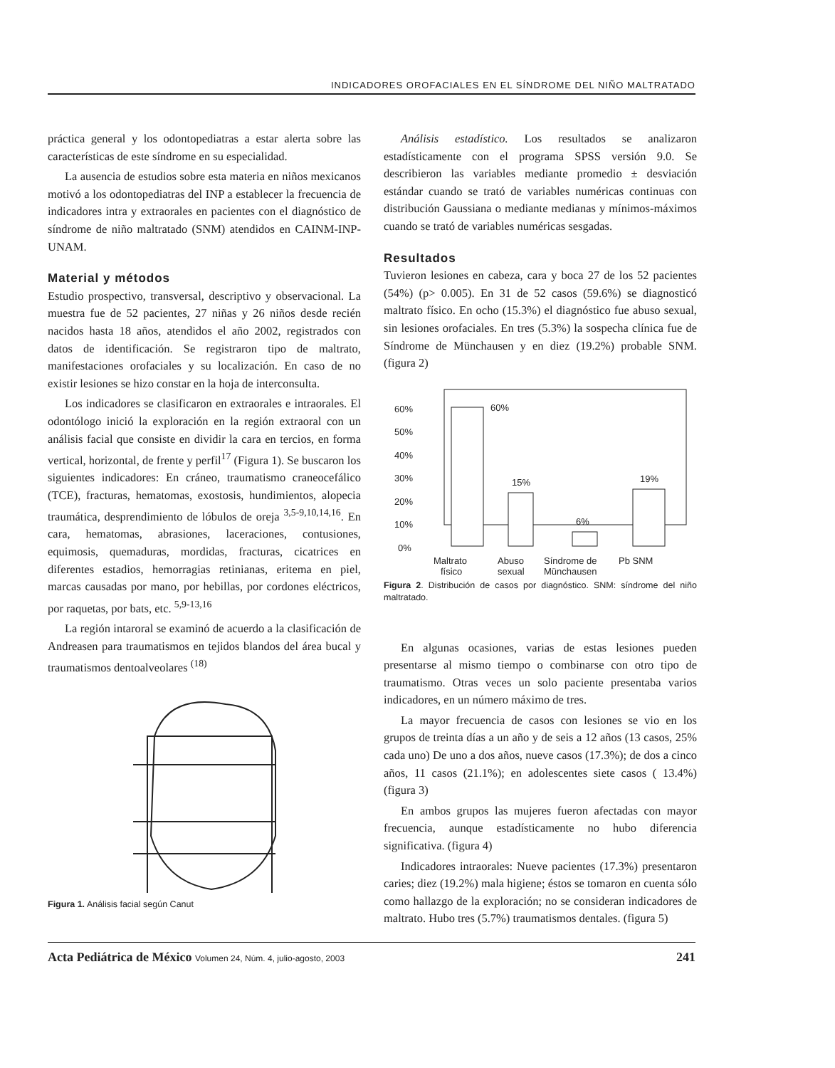INDICADORES OROFACIALES EN EL SÍNDROME DEL NIÑO MALTRATADO
práctica general y los odontopediatras a estar alerta sobre las características de este síndrome en su especialidad.
La ausencia de estudios sobre esta materia en niños mexicanos motivó a los odontopediatras del INP a establecer la frecuencia de indicadores intra y extraorales en pacientes con el diagnóstico de síndrome de niño maltratado (SNM) atendidos en CAINM-INP-UNAM.
Material y métodos
Estudio prospectivo, transversal, descriptivo y observacional. La muestra fue de 52 pacientes, 27 niñas y 26 niños desde recién nacidos hasta 18 años, atendidos el año 2002, registrados con datos de identificación. Se registraron tipo de maltrato, manifestaciones orofaciales y su localización. En caso de no existir lesiones se hizo constar en la hoja de interconsulta.
Los indicadores se clasificaron en extraorales e intraorales. El odontólogo inició la exploración en la región extraoral con un análisis facial que consiste en dividir la cara en tercios, en forma vertical, horizontal, de frente y perfil<sup>17</sup> (Figura 1). Se buscaron los siguientes indicadores: En cráneo, traumatismo craneocefálico (TCE), fracturas, hematomas, exostosis, hundimientos, alopecia traumática, desprendimiento de lóbulos de oreja <sup>3,5-9,10,14,16</sup>. En cara, hematomas, abrasiones, laceraciones, contusiones, equimosis, quemaduras, mordidas, fracturas, cicatrices en diferentes estadios, hemorragias retinianas, eritema en piel, marcas causadas por mano, por hebillas, por cordones eléctricos, por raquetas, por bats, etc. <sup>5,9-13,16</sup>
La región intaroral se examinó de acuerdo a la clasificación de Andreasen para traumatismos en tejidos blandos del área bucal y traumatismos dentoalveolares <sup>(18)</sup>
Figura 1. Análisis facial según Canut
Análisis estadístico. Los resultados se analizaron estadísticamente con el programa SPSS versión 9.0. Se describieron las variables mediante promedio ± desviación estándar cuando se trató de variables numéricas continuas con distribución Gaussiana o mediante medianas y mínimos-máximos cuando se trató de variables numéricas sesgadas.
Resultados
Tuvieron lesiones en cabeza, cara y boca 27 de los 52 pacientes (54%) (p> 0.005). En 31 de 52 casos (59.6%) se diagnosticó maltrato físico. En ocho (15.3%) el diagnóstico fue abuso sexual, sin lesiones orofaciales. En tres (5.3%) la sospecha clínica fue de Síndrome de Münchausen y en diez (19.2%) probable SNM. (figura 2)
60%
50%
40%
30%
20%
10%
0%
60%
15%
6%
19%
Maltrato
físico
Abuso
sexual
Síndrome de
Münchausen
Pb SNM
Figura 2. Distribución de casos por diagnóstico. SNM: síndrome del niño maltratado.
En algunas ocasiones, varias de estas lesiones pueden presentarse al mismo tiempo o combinarse con otro tipo de traumatismo. Otras veces un solo paciente presentaba varios indicadores, en un número máximo de tres.
La mayor frecuencia de casos con lesiones se vio en los grupos de treinta días a un año y de seis a 12 años (13 casos, 25% cada uno) De uno a dos años, nueve casos (17.3%); de dos a cinco años, 11 casos (21.1%); en adolescentes siete casos ( 13.4%) (figura 3)
En ambos grupos las mujeres fueron afectadas con mayor frecuencia, aunque estadísticamente no hubo diferencia significativa. (figura 4)
Indicadores intraorales: Nueve pacientes (17.3%) presentaron caries; diez (19.2%) mala higiene; éstos se tomaron en cuenta sólo como hallazgo de la exploración; no se consideran indicadores de maltrato. Hubo tres (5.7%) traumatismos dentales. (figura 5)
Acta Pediátrica de México Volumen 24, Núm. 4, julio-agosto, 2003
241